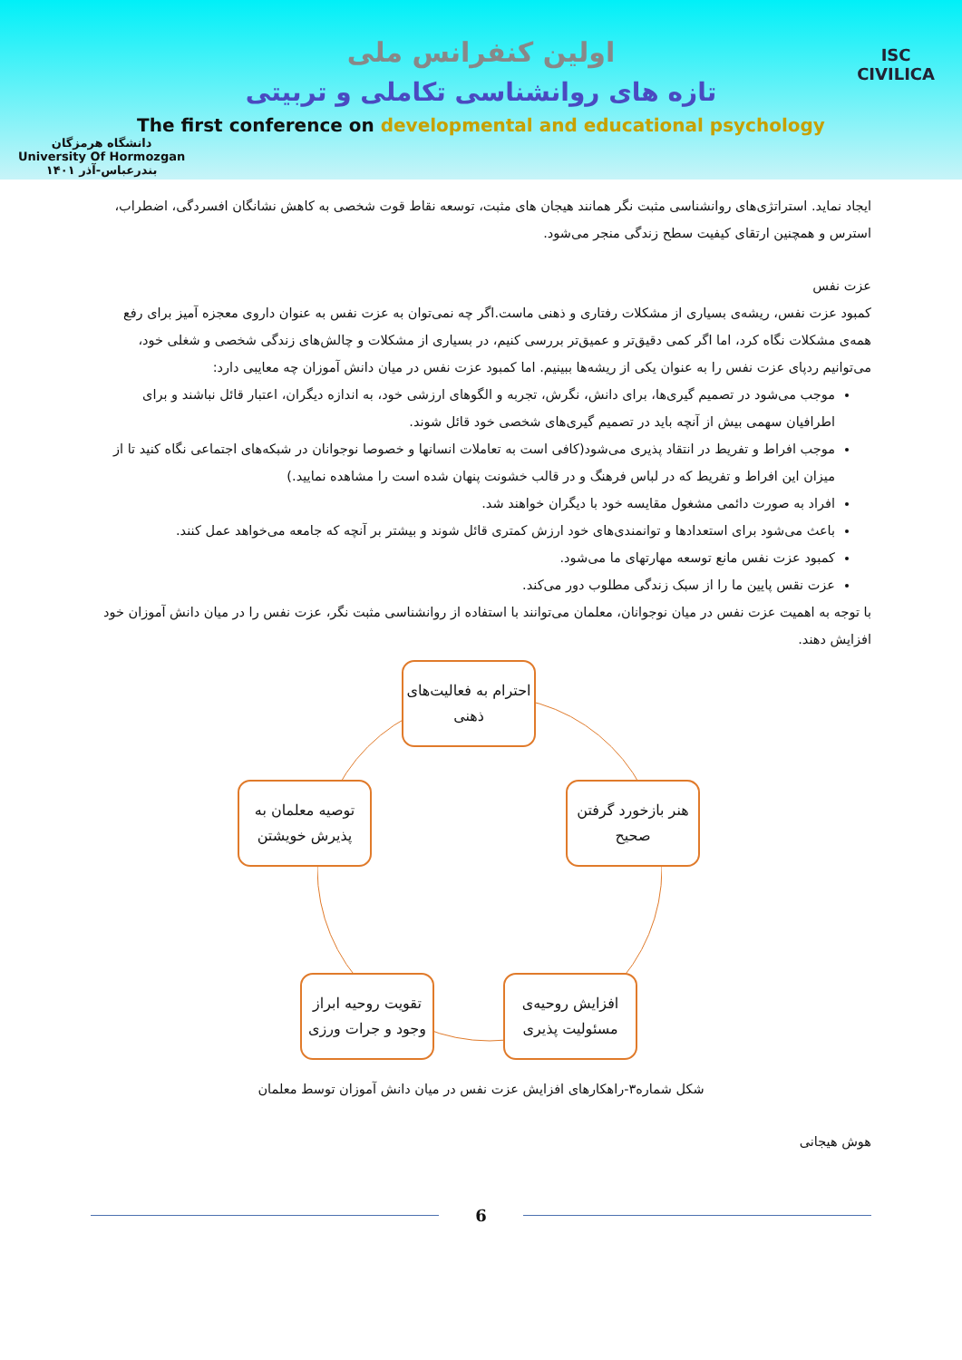دانشگاه هرمزگان
University Of Hormozgan
بندرعباس-آذر ۱۴۰۱
ISC
CIVILICA
اولین کنفرانس ملی
تازه های روانشناسی تکاملی و تربیتی
The first conference on developmental and educational psychology
ایجاد نماید. استراتژی‌های روانشناسی مثبت نگر همانند هیجان های مثبت، توسعه نقاط قوت شخصی به کاهش نشانگان افسردگی، اضطراب، استرس و همچنین ارتقای کیفیت سطح زندگی منجر می‌شود.
عزت نفس
کمبود عزت نفس، ریشه‌ی بسیاری از مشکلات رفتاری و ذهنی ماست.اگر چه نمی‌توان به عزت نفس به عنوان داروی معجزه آمیز برای رفع همه‌ی مشکلات نگاه کرد، اما اگر کمی دقیق‌تر و عمیق‌تر بررسی کنیم، در بسیاری از مشکلات و چالش‌های زندگی شخصی و شغلی خود، می‌توانیم ردپای عزت نفس را به عنوان یکی از ریشه‌ها ببینیم. اما کمبود عزت نفس در میان دانش آموزان چه معایبی دارد:
موجب می‌شود در تصمیم گیری‌ها، برای دانش، نگرش، تجربه و الگوهای ارزشی خود، به اندازه دیگران، اعتبار قائل نباشند و برای اطرافیان سهمی بیش از آنچه باید در تصمیم گیری‌های شخصی خود قائل شوند.
موجب افراط و تفریط در انتقاد پذیری می‌شود(کافی است به تعاملات انسانها و خصوصا نوجوانان در شبکه‌های اجتماعی نگاه کنید تا از میزان این افراط و تفریط که در لباس فرهنگ و در قالب خشونت پنهان شده است را مشاهده نمایید.)
افراد به صورت دائمی مشغول مقایسه خود با دیگران خواهند شد.
باعث می‌شود برای استعدادها و توانمندی‌های خود ارزش کمتری قائل شوند و بیشتر بر آنچه که جامعه می‌خواهد عمل کنند.
کمبود عزت نفس مانع توسعه مهارتهای ما می‌شود.
عزت نقس پایین ما را از سبک زندگی مطلوب دور می‌کند.
با توجه به اهمیت عزت نفس در میان نوجوانان، معلمان می‌توانند با استفاده از روانشناسی مثبت نگر، عزت نفس را در میان دانش آموزان خود افزایش دهند.
احترام به فعالیت‌های ذهنی
توصیه معلمان به پذیرش خویشتن
هنر بازخورد گرفتن صحیح
تقویت روحیه ابراز وجود و جرات ورزی
افزایش روحیه‌ی مسئولیت پذیری
شکل شماره۳-راهکارهای افزایش عزت نفس در میان دانش آموزان توسط معلمان
هوش هیجانی
6